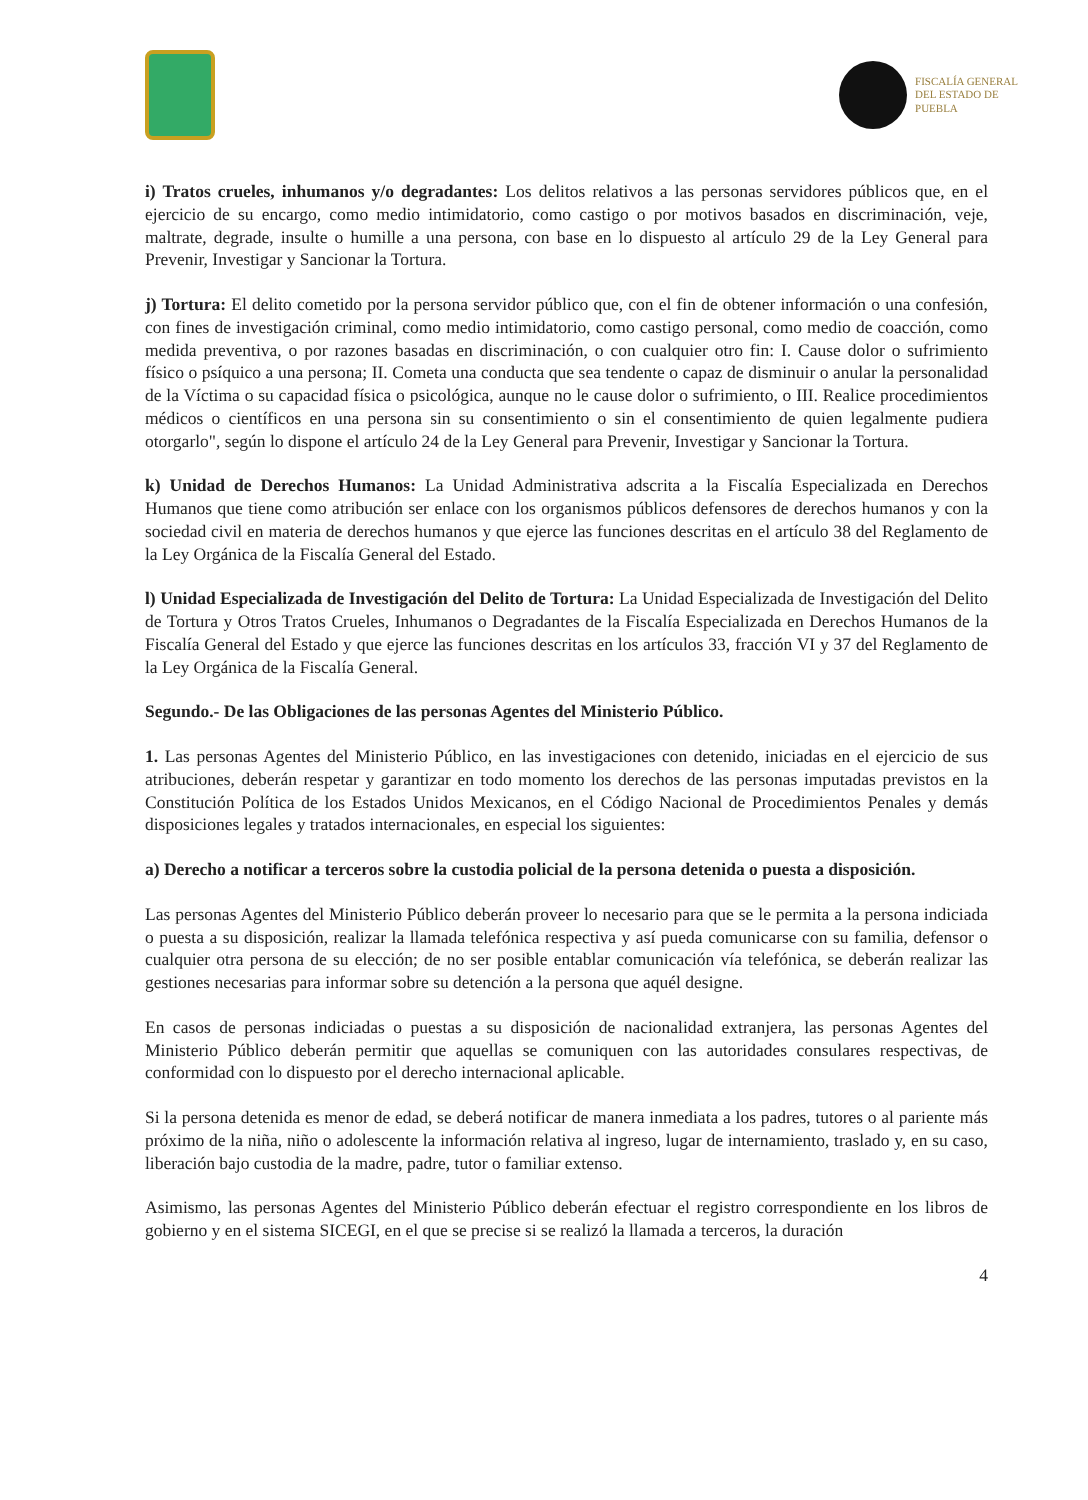FISCALÍA GENERAL
DEL ESTADO DE
PUEBLA
i) Tratos crueles, inhumanos y/o degradantes: Los delitos relativos a las personas servidores públicos que, en el ejercicio de su encargo, como medio intimidatorio, como castigo o por motivos basados en discriminación, veje, maltrate, degrade, insulte o humille a una persona, con base en lo dispuesto al artículo 29 de la Ley General para Prevenir, Investigar y Sancionar la Tortura.
j) Tortura: El delito cometido por la persona servidor público que, con el fin de obtener información o una confesión, con fines de investigación criminal, como medio intimidatorio, como castigo personal, como medio de coacción, como medida preventiva, o por razones basadas en discriminación, o con cualquier otro fin: I. Cause dolor o sufrimiento físico o psíquico a una persona; II. Cometa una conducta que sea tendente o capaz de disminuir o anular la personalidad de la Víctima o su capacidad física o psicológica, aunque no le cause dolor o sufrimiento, o III. Realice procedimientos médicos o científicos en una persona sin su consentimiento o sin el consentimiento de quien legalmente pudiera otorgarlo", según lo dispone el artículo 24 de la Ley General para Prevenir, Investigar y Sancionar la Tortura.
k) Unidad de Derechos Humanos: La Unidad Administrativa adscrita a la Fiscalía Especializada en Derechos Humanos que tiene como atribución ser enlace con los organismos públicos defensores de derechos humanos y con la sociedad civil en materia de derechos humanos y que ejerce las funciones descritas en el artículo 38 del Reglamento de la Ley Orgánica de la Fiscalía General del Estado.
l) Unidad Especializada de Investigación del Delito de Tortura: La Unidad Especializada de Investigación del Delito de Tortura y Otros Tratos Crueles, Inhumanos o Degradantes de la Fiscalía Especializada en Derechos Humanos de la Fiscalía General del Estado y que ejerce las funciones descritas en los artículos 33, fracción VI y 37 del Reglamento de la Ley Orgánica de la Fiscalía General.
Segundo.- De las Obligaciones de las personas Agentes del Ministerio Público.
1. Las personas Agentes del Ministerio Público, en las investigaciones con detenido, iniciadas en el ejercicio de sus atribuciones, deberán respetar y garantizar en todo momento los derechos de las personas imputadas previstos en la Constitución Política de los Estados Unidos Mexicanos, en el Código Nacional de Procedimientos Penales y demás disposiciones legales y tratados internacionales, en especial los siguientes:
a) Derecho a notificar a terceros sobre la custodia policial de la persona detenida o puesta a disposición.
Las personas Agentes del Ministerio Público deberán proveer lo necesario para que se le permita a la persona indiciada o puesta a su disposición, realizar la llamada telefónica respectiva y así pueda comunicarse con su familia, defensor o cualquier otra persona de su elección; de no ser posible entablar comunicación vía telefónica, se deberán realizar las gestiones necesarias para informar sobre su detención a la persona que aquél designe.
En casos de personas indiciadas o puestas a su disposición de nacionalidad extranjera, las personas Agentes del Ministerio Público deberán permitir que aquellas se comuniquen con las autoridades consulares respectivas, de conformidad con lo dispuesto por el derecho internacional aplicable.
Si la persona detenida es menor de edad, se deberá notificar de manera inmediata a los padres, tutores o al pariente más próximo de la niña, niño o adolescente la información relativa al ingreso, lugar de internamiento, traslado y, en su caso, liberación bajo custodia de la madre, padre, tutor o familiar extenso.
Asimismo, las personas Agentes del Ministerio Público deberán efectuar el registro correspondiente en los libros de gobierno y en el sistema SICEGI, en el que se precise si se realizó la llamada a terceros, la duración
4